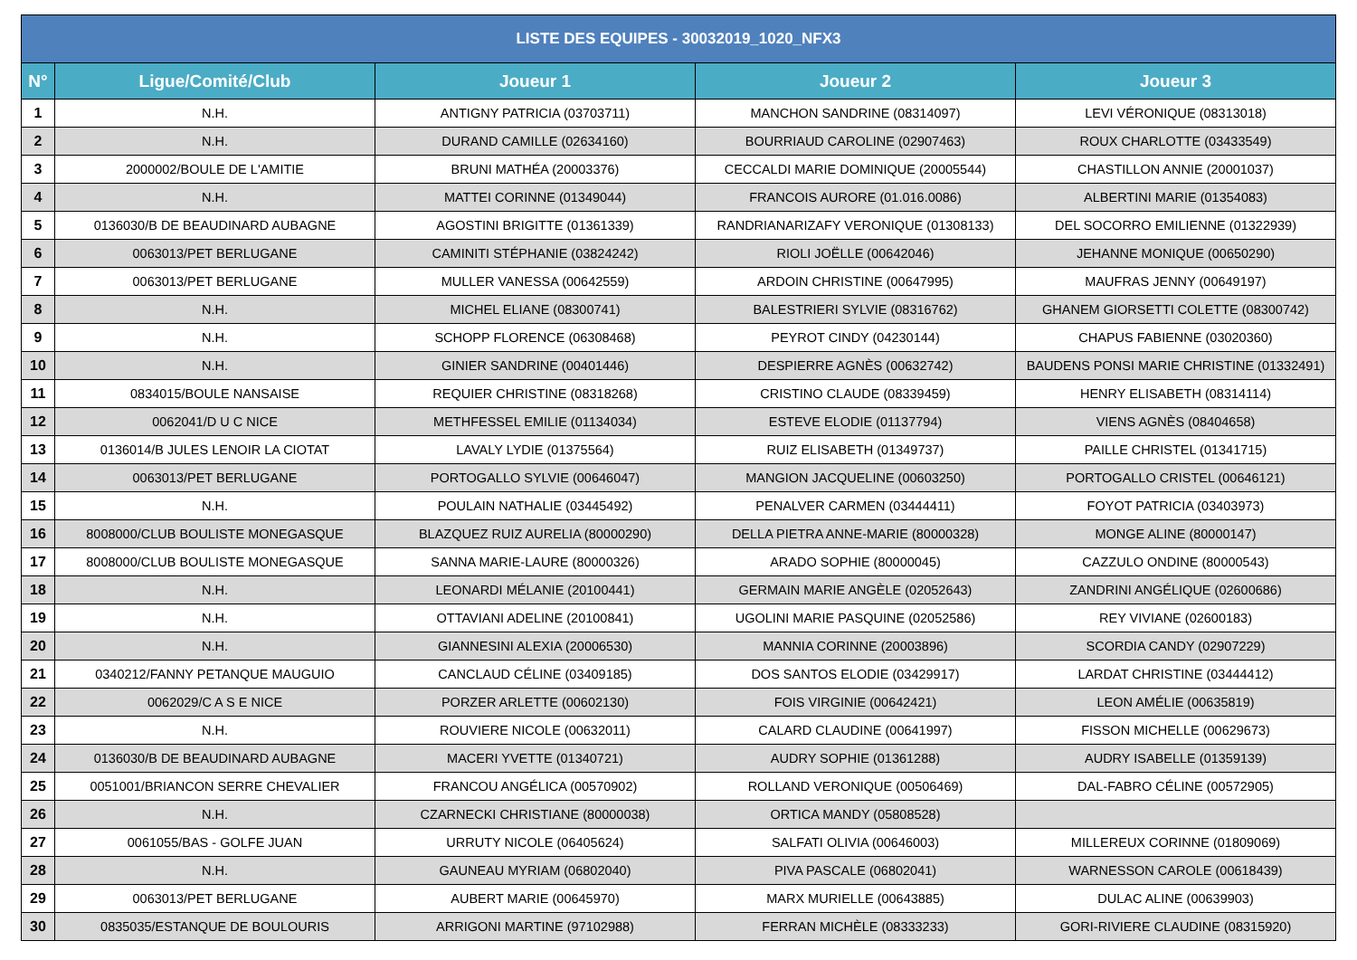| LISTE DES EQUIPES - 30032019_1020_NFX3 | | | | |
| --- | --- | --- | --- | --- |
| N° | Ligue/Comité/Club | Joueur 1 | Joueur 2 | Joueur 3 |
| 1 | N.H. | ANTIGNY PATRICIA (03703711) | MANCHON SANDRINE (08314097) | LEVI VÉRONIQUE (08313018) |
| 2 | N.H. | DURAND CAMILLE (02634160) | BOURRIAUD CAROLINE (02907463) | ROUX CHARLOTTE (03433549) |
| 3 | 2000002/BOULE DE L'AMITIE | BRUNI MATHÉA (20003376) | CECCALDI MARIE DOMINIQUE (20005544) | CHASTILLON ANNIE (20001037) |
| 4 | N.H. | MATTEI CORINNE (01349044) | FRANCOIS AURORE (01.016.0086) | ALBERTINI MARIE (01354083) |
| 5 | 0136030/B DE BEAUDINARD AUBAGNE | AGOSTINI BRIGITTE (01361339) | RANDRIANARIZAFY VERONIQUE (01308133) | DEL SOCORRO EMILIENNE (01322939) |
| 6 | 0063013/PET BERLUGANE | CAMINITI STÉPHANIE (03824242) | RIOLI JOËLLE (00642046) | JEHANNE MONIQUE (00650290) |
| 7 | 0063013/PET BERLUGANE | MULLER VANESSA (00642559) | ARDOIN CHRISTINE (00647995) | MAUFRAS JENNY (00649197) |
| 8 | N.H. | MICHEL ELIANE (08300741) | BALESTRIERI SYLVIE (08316762) | GHANEM GIORSETTI COLETTE (08300742) |
| 9 | N.H. | SCHOPP FLORENCE (06308468) | PEYROT CINDY (04230144) | CHAPUS FABIENNE (03020360) |
| 10 | N.H. | GINIER SANDRINE (00401446) | DESPIERRE AGNÈS (00632742) | BAUDENS PONSI MARIE CHRISTINE (01332491) |
| 11 | 0834015/BOULE NANSAISE | REQUIER CHRISTINE (08318268) | CRISTINO CLAUDE (08339459) | HENRY ELISABETH (08314114) |
| 12 | 0062041/D U C NICE | METHFESSEL EMILIE (01134034) | ESTEVE ELODIE (01137794) | VIENS AGNÈS (08404658) |
| 13 | 0136014/B JULES LENOIR LA CIOTAT | LAVALY LYDIE (01375564) | RUIZ ELISABETH (01349737) | PAILLE CHRISTEL (01341715) |
| 14 | 0063013/PET BERLUGANE | PORTOGALLO SYLVIE (00646047) | MANGION JACQUELINE (00603250) | PORTOGALLO CRISTEL (00646121) |
| 15 | N.H. | POULAIN NATHALIE (03445492) | PENALVER CARMEN (03444411) | FOYOT PATRICIA (03403973) |
| 16 | 8008000/CLUB BOULISTE MONEGASQUE | BLAZQUEZ RUIZ AURELIA (80000290) | DELLA PIETRA ANNE-MARIE (80000328) | MONGE ALINE (80000147) |
| 17 | 8008000/CLUB BOULISTE MONEGASQUE | SANNA MARIE-LAURE (80000326) | ARADO SOPHIE (80000045) | CAZZULO ONDINE (80000543) |
| 18 | N.H. | LEONARDI MÉLANIE (20100441) | GERMAIN MARIE ANGÈLE (02052643) | ZANDRINI ANGÉLIQUE (02600686) |
| 19 | N.H. | OTTAVIANI ADELINE (20100841) | UGOLINI MARIE PASQUINE (02052586) | REY VIVIANE (02600183) |
| 20 | N.H. | GIANNESINI ALEXIA (20006530) | MANNIA CORINNE (20003896) | SCORDIA CANDY (02907229) |
| 21 | 0340212/FANNY PETANQUE MAUGUIO | CANCLAUD CÉLINE (03409185) | DOS SANTOS ELODIE (03429917) | LARDAT CHRISTINE (03444412) |
| 22 | 0062029/C A S E NICE | PORZER ARLETTE (00602130) | FOIS VIRGINIE (00642421) | LEON AMÉLIE (00635819) |
| 23 | N.H. | ROUVIERE NICOLE (00632011) | CALARD CLAUDINE (00641997) | FISSON MICHELLE (00629673) |
| 24 | 0136030/B DE BEAUDINARD AUBAGNE | MACERI YVETTE (01340721) | AUDRY SOPHIE (01361288) | AUDRY ISABELLE (01359139) |
| 25 | 0051001/BRIANCON SERRE CHEVALIER | FRANCOU ANGÉLICA (00570902) | ROLLAND VERONIQUE (00506469) | DAL-FABRO CÉLINE (00572905) |
| 26 | N.H. | CZARNECKI CHRISTIANE (80000038) | ORTICA MANDY (05808528) | |
| 27 | 0061055/BAS - GOLFE JUAN | URRUTY NICOLE (06405624) | SALFATI OLIVIA (00646003) | MILLEREUX CORINNE (01809069) |
| 28 | N.H. | GAUNEAU MYRIAM (06802040) | PIVA PASCALE (06802041) | WARNESSON CAROLE (00618439) |
| 29 | 0063013/PET BERLUGANE | AUBERT MARIE (00645970) | MARX MURIELLE (00643885) | DULAC ALINE (00639903) |
| 30 | 0835035/ESTANQUE DE BOULOURIS | ARRIGONI MARTINE (97102988) | FERRAN MICHÈLE (08333233) | GORI-RIVIERE CLAUDINE (08315920) |